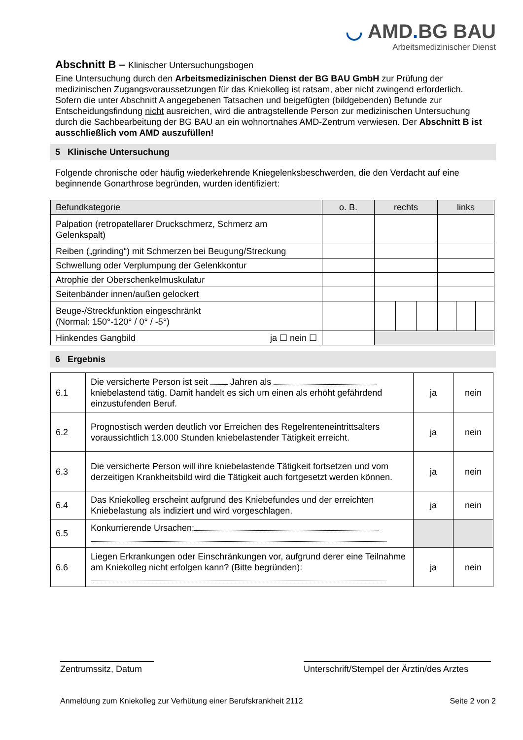◡ AMD. BG BAU
Arbeitsmedizinischer Dienst
Abschnitt B – Klinischer Untersuchungsbogen
Eine Untersuchung durch den Arbeitsmedizinischen Dienst der BG BAU GmbH zur Prüfung der medizinischen Zugangsvoraussetzungen für das Kniekolleg ist ratsam, aber nicht zwingend erforderlich. Sofern die unter Abschnitt A angegebenen Tatsachen und beigefügten (bildgebenden) Befunde zur Entscheidungsfindung nicht ausreichen, wird die antragstellende Person zur medizinischen Untersuchung durch die Sachbearbeitung der BG BAU an ein wohnortnahes AMD-Zentrum verwiesen. Der Abschnitt B ist ausschließlich vom AMD auszufüllen!
5 Klinische Untersuchung
Folgende chronische oder häufig wiederkehrende Kniegelenksbeschwerden, die den Verdacht auf eine beginnende Gonarthrose begründen, wurden identifiziert:
| Befundkategorie | o. B. | rechts | | | links | | |
| --- | --- | --- | --- | --- | --- | --- | --- |
| Palpation (retropatellarer Druckschmerz, Schmerz am Gelenkspalt) | | | | | | | |
| Reiben („grinding“) mit Schmerzen bei Beugung/Streckung | | | | | | | |
| Schwellung oder Verplumpung der Gelenkkontur | | | | | | | |
| Atrophie der Oberschenkelmuskulatur | | | | | | | |
| Seitenbänder innen/außen gelockert | | | | | | | |
| Beuge-/Streckfunktion eingeschränkt (Normal: 150°-120° / 0° / -5°) | | | | | | | |
| Hinkendes Gangbild ja ☐ nein ☐ | | | | | | | |
6 Ergebnis
| 6.1 | Die versicherte Person ist seit Jahren als kniebelastend tätig. Damit handelt es sich um einen als erhöht gefährdend einzustufenden Beruf. | ja | nein |
| 6.2 | Prognostisch werden deutlich vor Erreichen des Regelrenteneintrittsalters voraussichtlich 13.000 Stunden kniebelastender Tätigkeit erreicht. | ja | nein |
| 6.3 | Die versicherte Person will ihre kniebelastende Tätigkeit fortsetzen und vom derzeitigen Krankheitsbild wird die Tätigkeit auch fortgesetzt werden können. | ja | nein |
| 6.4 | Das Kniekolleg erscheint aufgrund des Kniebefundes und der erreichten Kniebelastung als indiziert und wird vorgeschlagen. | ja | nein |
| 6.5 | Konkurrierende Ursachen: | | |
| 6.6 | Liegen Erkrankungen oder Einschränkungen vor, aufgrund derer eine Teilnahme am Kniekolleg nicht erfolgen kann? (Bitte begründen): | ja | nein |
Zentrumssitz, Datum
Unterschrift/Stempel der Ärztin/des Arztes
Anmeldung zum Kniekolleg zur Verhütung einer Berufskrankheit 2112 Seite 2 von 2